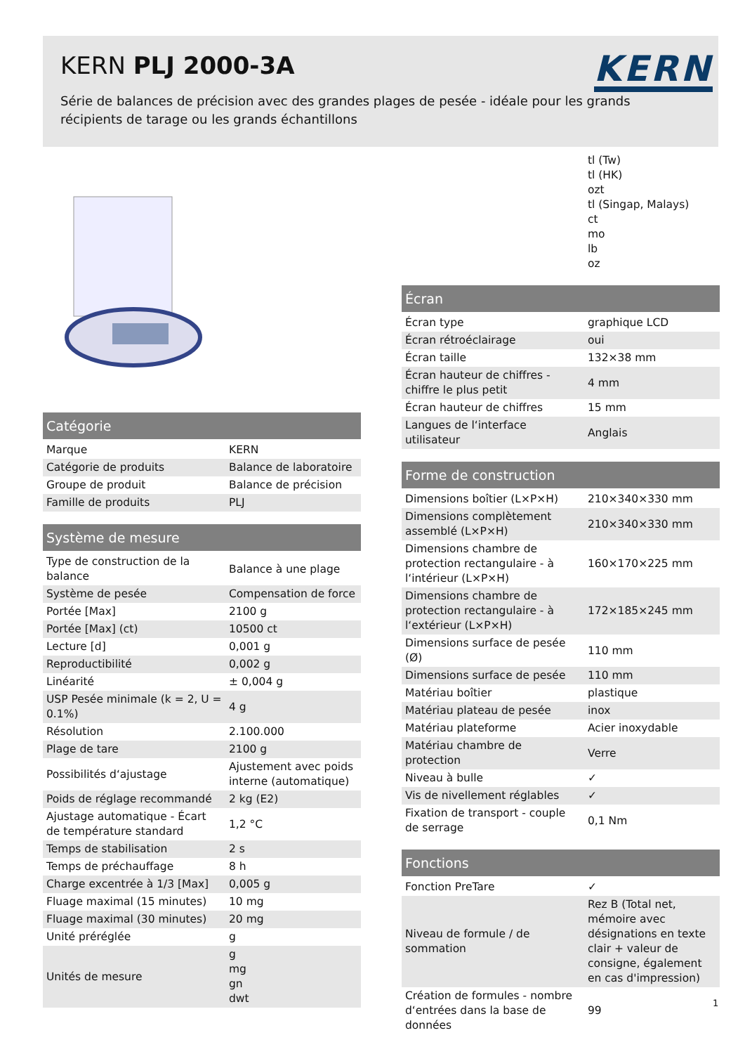KERN PLJ 2000-3A
KERN
Série de balances de précision avec des grandes plages de pesée - idéale pour les grands récipients de tarage ou les grands échantillons
| Catégorie | |
| --- | --- |
| Marque | KERN |
| Catégorie de produits | Balance de laboratoire |
| Groupe de produit | Balance de précision |
| Famille de produits | PLJ |
| Système de mesure | |
| --- | --- |
| Type de construction de la balance | Balance à une plage |
| Système de pesée | Compensation de force |
| Portée [Max] | 2100 g |
| Portée [Max] (ct) | 10500 ct |
| Lecture [d] | 0,001 g |
| Reproductibilité | 0,002 g |
| Linéarité | ± 0,004 g |
| USP Pesée minimale (k = 2, U = 0.1%) | 4 g |
| Résolution | 2.100.000 |
| Plage de tare | 2100 g |
| Possibilités d‘ajustage | Ajustement avec poids interne (automatique) |
| Poids de réglage recommandé | 2 kg (E2) |
| Ajustage automatique - Écart de température standard | 1,2 °C |
| Temps de stabilisation | 2 s |
| Temps de préchauffage | 8 h |
| Charge excentrée à 1/3 [Max] | 0,005 g |
| Fluage maximal (15 minutes) | 10 mg |
| Fluage maximal (30 minutes) | 20 mg |
| Unité préréglée | g |
| Unités de mesure | g mg gn dwt |
| | tl (Tw) tl (HK) ozt tl (Singap, Malays) ct mo lb oz |
| Écran | |
| --- | --- |
| Écran type | graphique LCD |
| Écran rétroéclairage | oui |
| Écran taille | 132×38 mm |
| Écran hauteur de chiffres - chiffre le plus petit | 4 mm |
| Écran hauteur de chiffres | 15 mm |
| Langues de l‘interface utilisateur | Anglais |
| Forme de construction | |
| --- | --- |
| Dimensions boîtier (L×P×H) | 210×340×330 mm |
| Dimensions complètement assemblé (L×P×H) | 210×340×330 mm |
| Dimensions chambre de protection rectangulaire - à l‘intérieur (L×P×H) | 160×170×225 mm |
| Dimensions chambre de protection rectangulaire - à l‘extérieur (L×P×H) | 172×185×245 mm |
| Dimensions surface de pesée (Ø) | 110 mm |
| Dimensions surface de pesée | 110 mm |
| Matériau boîtier | plastique |
| Matériau plateau de pesée | inox |
| Matériau plateforme | Acier inoxydable |
| Matériau chambre de protection | Verre |
| Niveau à bulle | ✓ |
| Vis de nivellement réglables | ✓ |
| Fixation de transport - couple de serrage | 0,1 Nm |
| Fonctions | |
| --- | --- |
| Fonction PreTare | ✓ |
| Niveau de formule / de sommation | Rez B (Total net, mémoire avec désignations en texte clair + valeur de consigne, également en cas d'impression) |
| Création de formules - nombre d‘entrées dans la base de données | 99 |
1